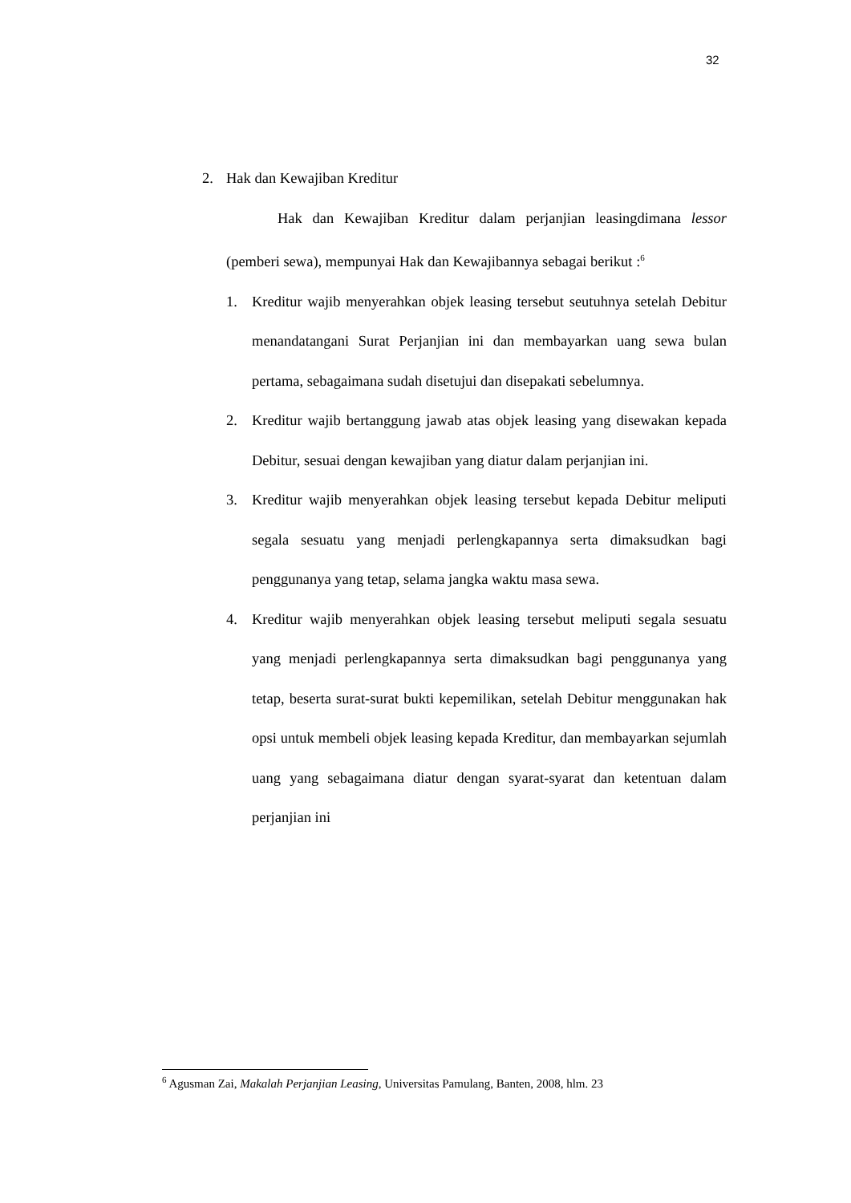32
2. Hak dan Kewajiban Kreditur
Hak dan Kewajiban Kreditur dalam perjanjian leasingdimana lessor (pemberi sewa), mempunyai Hak dan Kewajibannya sebagai berikut :<sup>6</sup>
1. Kreditur wajib menyerahkan objek leasing tersebut seutuhnya setelah Debitur menandatangani Surat Perjanjian ini dan membayarkan uang sewa bulan pertama, sebagaimana sudah disetujui dan disepakati sebelumnya.
2. Kreditur wajib bertanggung jawab atas objek leasing yang disewakan kepada Debitur, sesuai dengan kewajiban yang diatur dalam perjanjian ini.
3. Kreditur wajib menyerahkan objek leasing tersebut kepada Debitur meliputi segala sesuatu yang menjadi perlengkapannya serta dimaksudkan bagi penggunanya yang tetap, selama jangka waktu masa sewa.
4. Kreditur wajib menyerahkan objek leasing tersebut meliputi segala sesuatu yang menjadi perlengkapannya serta dimaksudkan bagi penggunanya yang tetap, beserta surat-surat bukti kepemilikan, setelah Debitur menggunakan hak opsi untuk membeli objek leasing kepada Kreditur, dan membayarkan sejumlah uang yang sebagaimana diatur dengan syarat-syarat dan ketentuan dalam perjanjian ini
<sup>6</sup> Agusman Zai, Makalah Perjanjian Leasing, Universitas Pamulang, Banten, 2008, hlm. 23